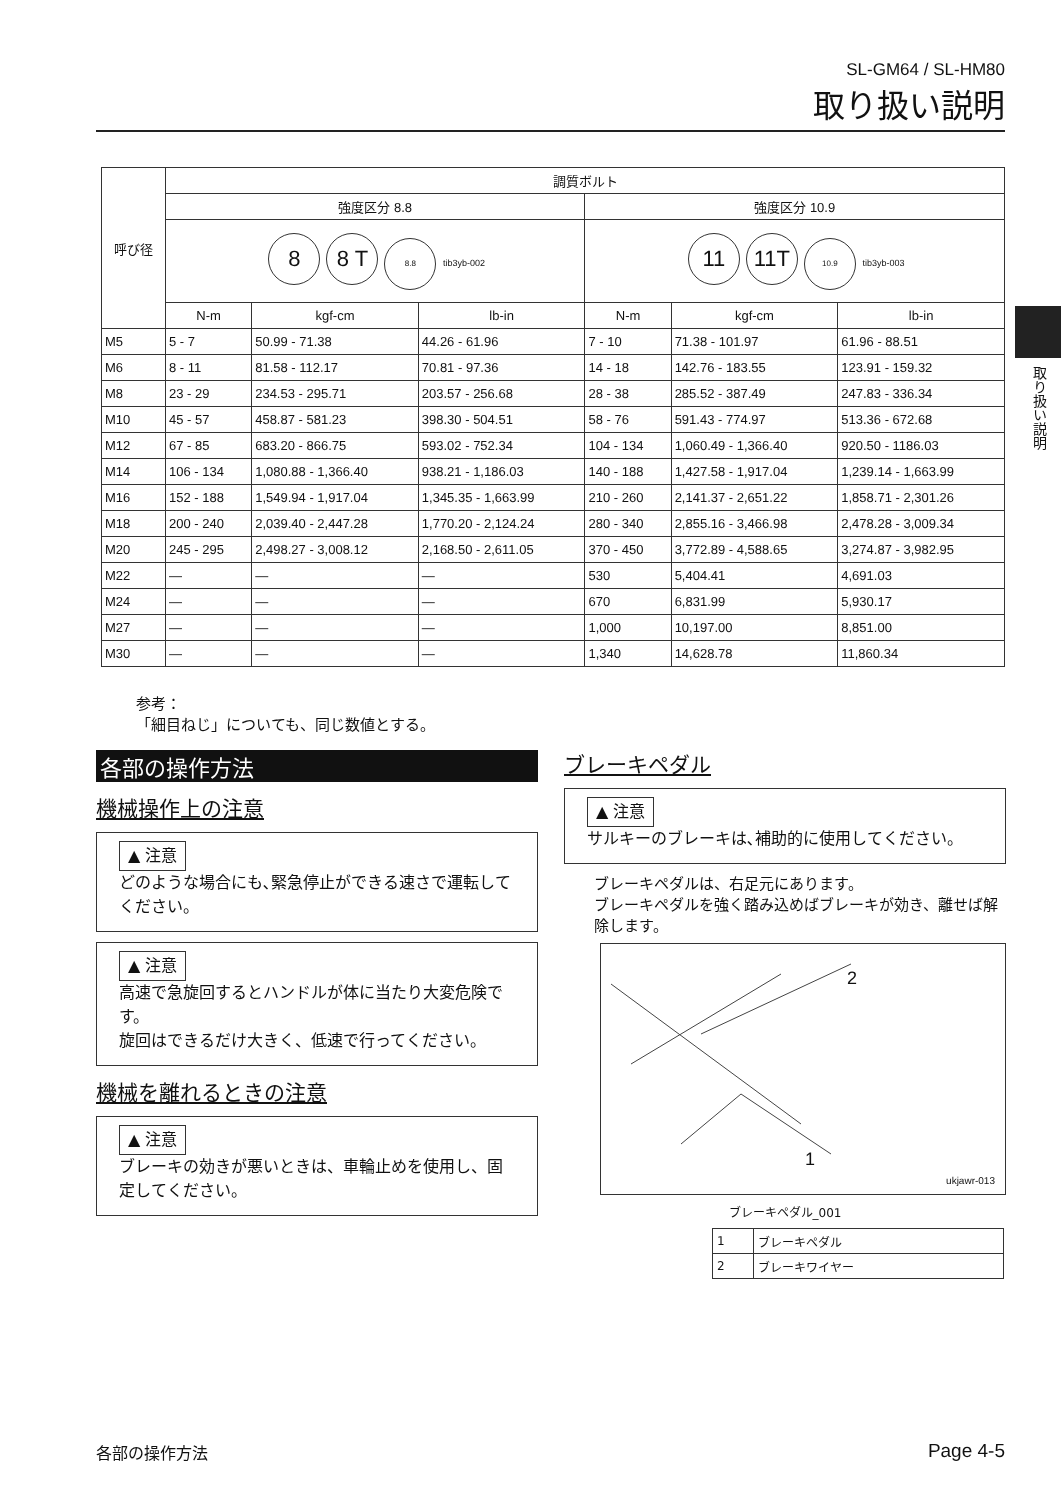SL-GM64 / SL-HM80
取り扱い説明
取り扱い説明
| 呼び径 | 調質ボルト | | | | | |
| --- | --- | --- | --- | --- | --- | --- |
| | 強度区分 8.8 | | | 強度区分 10.9 | | |
| | 8 8 T 8.8 tib3yb-002 | | | 11 11T 10.9 tib3yb-003 | | |
| | N-m | kgf-cm | lb-in | N-m | kgf-cm | lb-in |
| M5 | 5 - 7 | 50.99 - 71.38 | 44.26 - 61.96 | 7 - 10 | 71.38 - 101.97 | 61.96 - 88.51 |
| M6 | 8 - 11 | 81.58 - 112.17 | 70.81 - 97.36 | 14 - 18 | 142.76 - 183.55 | 123.91 - 159.32 |
| M8 | 23 - 29 | 234.53 - 295.71 | 203.57 - 256.68 | 28 - 38 | 285.52 - 387.49 | 247.83 - 336.34 |
| M10 | 45 - 57 | 458.87 - 581.23 | 398.30 - 504.51 | 58 - 76 | 591.43 - 774.97 | 513.36 - 672.68 |
| M12 | 67 - 85 | 683.20 - 866.75 | 593.02 - 752.34 | 104 - 134 | 1,060.49 - 1,366.40 | 920.50 - 1186.03 |
| M14 | 106 - 134 | 1,080.88 - 1,366.40 | 938.21 - 1,186.03 | 140 - 188 | 1,427.58 - 1,917.04 | 1,239.14 - 1,663.99 |
| M16 | 152 - 188 | 1,549.94 - 1,917.04 | 1,345.35 - 1,663.99 | 210 - 260 | 2,141.37 - 2,651.22 | 1,858.71 - 2,301.26 |
| M18 | 200 - 240 | 2,039.40 - 2,447.28 | 1,770.20 - 2,124.24 | 280 - 340 | 2,855.16 - 3,466.98 | 2,478.28 - 3,009.34 |
| M20 | 245 - 295 | 2,498.27 - 3,008.12 | 2,168.50 - 2,611.05 | 370 - 450 | 3,772.89 - 4,588.65 | 3,274.87 - 3,982.95 |
| M22 | — | — | — | 530 | 5,404.41 | 4,691.03 |
| M24 | — | — | — | 670 | 6,831.99 | 5,930.17 |
| M27 | — | — | — | 1,000 | 10,197.00 | 8,851.00 |
| M30 | — | — | — | 1,340 | 14,628.78 | 11,860.34 |
参考：
「細目ねじ」についても、同じ数値とする。
各部の操作方法
機械操作上の注意
▲ 注意
どのような場合にも､緊急停止ができる速さで運転してください。
▲ 注意
高速で急旋回するとハンドルが体に当たり大変危険です。
旋回はできるだけ大きく、低速で行ってください。
機械を離れるときの注意
▲ 注意
ブレーキの効きが悪いときは、車輪止めを使用し、固定してください。
ブレーキペダル
▲ 注意
サルキーのブレーキは､補助的に使用してください。
ブレーキペダルは、右足元にあります。
ブレーキペダルを強く踏み込めばブレーキが効き、離せば解除します。
2
1
ukjawr-013
ブレーキペダル_001
| 1 | ブレーキペダル |
| 2 | ブレーキワイヤー |
各部の操作方法 Page 4-5